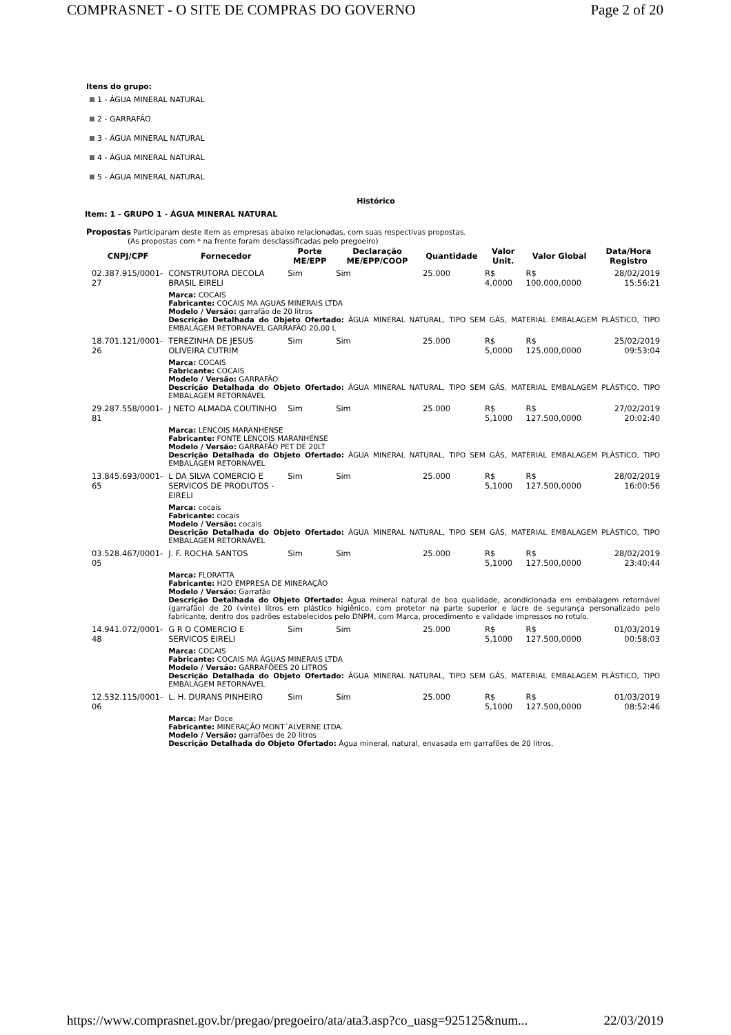COMPRASNET - O SITE DE COMPRAS DO GOVERNO Page 2 of 20
Itens do grupo:
1 - ÁGUA MINERAL NATURAL
2 - GARRAFÃO
3 - ÁGUA MINERAL NATURAL
4 - ÁGUA MINERAL NATURAL
5 - ÁGUA MINERAL NATURAL
Histórico
Item: 1 - GRUPO 1 - ÁGUA MINERAL NATURAL
Propostas Participaram deste item as empresas abaixo relacionadas, com suas respectivas propostas.
(As propostas com * na frente foram desclassificadas pelo pregoeiro)
| CNPJ/CPF | Fornecedor | Porte ME/EPP | Declaração ME/EPP/COOP | Quantidade | Valor Unit. | Valor Global | Data/Hora Registro |
| --- | --- | --- | --- | --- | --- | --- | --- |
| 02.387.915/0001-27 | CONSTRUTORA DECOLA BRASIL EIRELI | Sim | Sim | 25.000 | R$ 4,0000 | R$ 100.000,0000 | 28/02/2019 15:56:21 |
| | Marca: COCAIS Fabricante: COCAIS MA AGUAS MINERAIS LTDA Modelo / Versão: garrafão de 20 litros Descrição Detalhada do Objeto Ofertado: ÁGUA MINERAL NATURAL, TIPO SEM GÁS, MATERIAL EMBALAGEM PLÁSTICO, TIPO EMBALAGEM RETORNÁVEL GARRAFÃO 20,00 L | | | | | | |
| 18.701.121/0001-26 | TEREZINHA DE JESUS OLIVEIRA CUTRIM | Sim | Sim | 25.000 | R$ 5,0000 | R$ 125.000,0000 | 25/02/2019 09:53:04 |
| | Marca: COCAIS Fabricante: COCAIS Modelo / Versão: GARRAFÃO Descrição Detalhada do Objeto Ofertado: ÁGUA MINERAL NATURAL, TIPO SEM GÁS, MATERIAL EMBALAGEM PLÁSTICO, TIPO EMBALAGEM RETORNÁVEL | | | | | | |
| 29.287.558/0001-81 | J NETO ALMADA COUTINHO | Sim | Sim | 25.000 | R$ 5,1000 | R$ 127.500,0000 | 27/02/2019 20:02:40 |
| | Marca: LENCOIS MARANHENSE Fabricante: FONTE LENÇOIS MARANHENSE Modelo / Versão: GARRAFÃO PET DE 20LT Descrição Detalhada do Objeto Ofertado: ÁGUA MINERAL NATURAL, TIPO SEM GÁS, MATERIAL EMBALAGEM PLÁSTICO, TIPO EMBALAGEM RETORNÁVEL | | | | | | |
| 13.845.693/0001-65 | L DA SILVA COMERCIO E SERVICOS DE PRODUTOS - EIRELI | Sim | Sim | 25.000 | R$ 5,1000 | R$ 127.500,0000 | 28/02/2019 16:00:56 |
| | Marca: cocais Fabricante: cocais Modelo / Versão: cocais Descrição Detalhada do Objeto Ofertado: ÁGUA MINERAL NATURAL, TIPO SEM GÁS, MATERIAL EMBALAGEM PLÁSTICO, TIPO EMBALAGEM RETORNÁVEL | | | | | | |
| 03.528.467/0001-05 | J. F. ROCHA SANTOS | Sim | Sim | 25.000 | R$ 5,1000 | R$ 127.500,0000 | 28/02/2019 23:40:44 |
| | Marca: FLORATTA Fabricante: H2O EMPRESA DE MINERAÇÃO Modelo / Versão: Garrafão Descrição Detalhada do Objeto Ofertado: Água mineral natural de boa qualidade, acondicionada em embalagem retornável (garrafão) de 20 (vinte) litros em plástico higiênico, com protetor na parte superior e lacre de segurança personalizado pelo fabricante, dentro dos padrões estabelecidos pelo DNPM, com Marca, procedimento e validade impressos no rotulo. | | | | | | |
| 14.941.072/0001-48 | G R O COMERCIO E SERVICOS EIRELI | Sim | Sim | 25.000 | R$ 5,1000 | R$ 127.500,0000 | 01/03/2019 00:58:03 |
| | Marca: COCAIS Fabricante: COCAIS MA ÁGUAS MINERAIS LTDA Modelo / Versão: GARRAFÕEES 20 LITROS Descrição Detalhada do Objeto Ofertado: ÁGUA MINERAL NATURAL, TIPO SEM GÁS, MATERIAL EMBALAGEM PLÁSTICO, TIPO EMBALAGEM RETORNÁVEL | | | | | | |
| 12.532.115/0001-06 | L. H. DURANS PINHEIRO | Sim | Sim | 25.000 | R$ 5,1000 | R$ 127.500,0000 | 01/03/2019 08:52:46 |
| | Marca: Mar Doce Fabricante: MINERAÇÃO MONT´ALVERNE LTDA. Modelo / Versão: garrafões de 20 litros Descrição Detalhada do Objeto Ofertado: Água mineral, natural, envasada em garrafões de 20 litros, | | | | | | |
https://www.comprasnet.gov.br/pregao/pregoeiro/ata/ata3.asp?co_uasg=925125&num... 22/03/2019